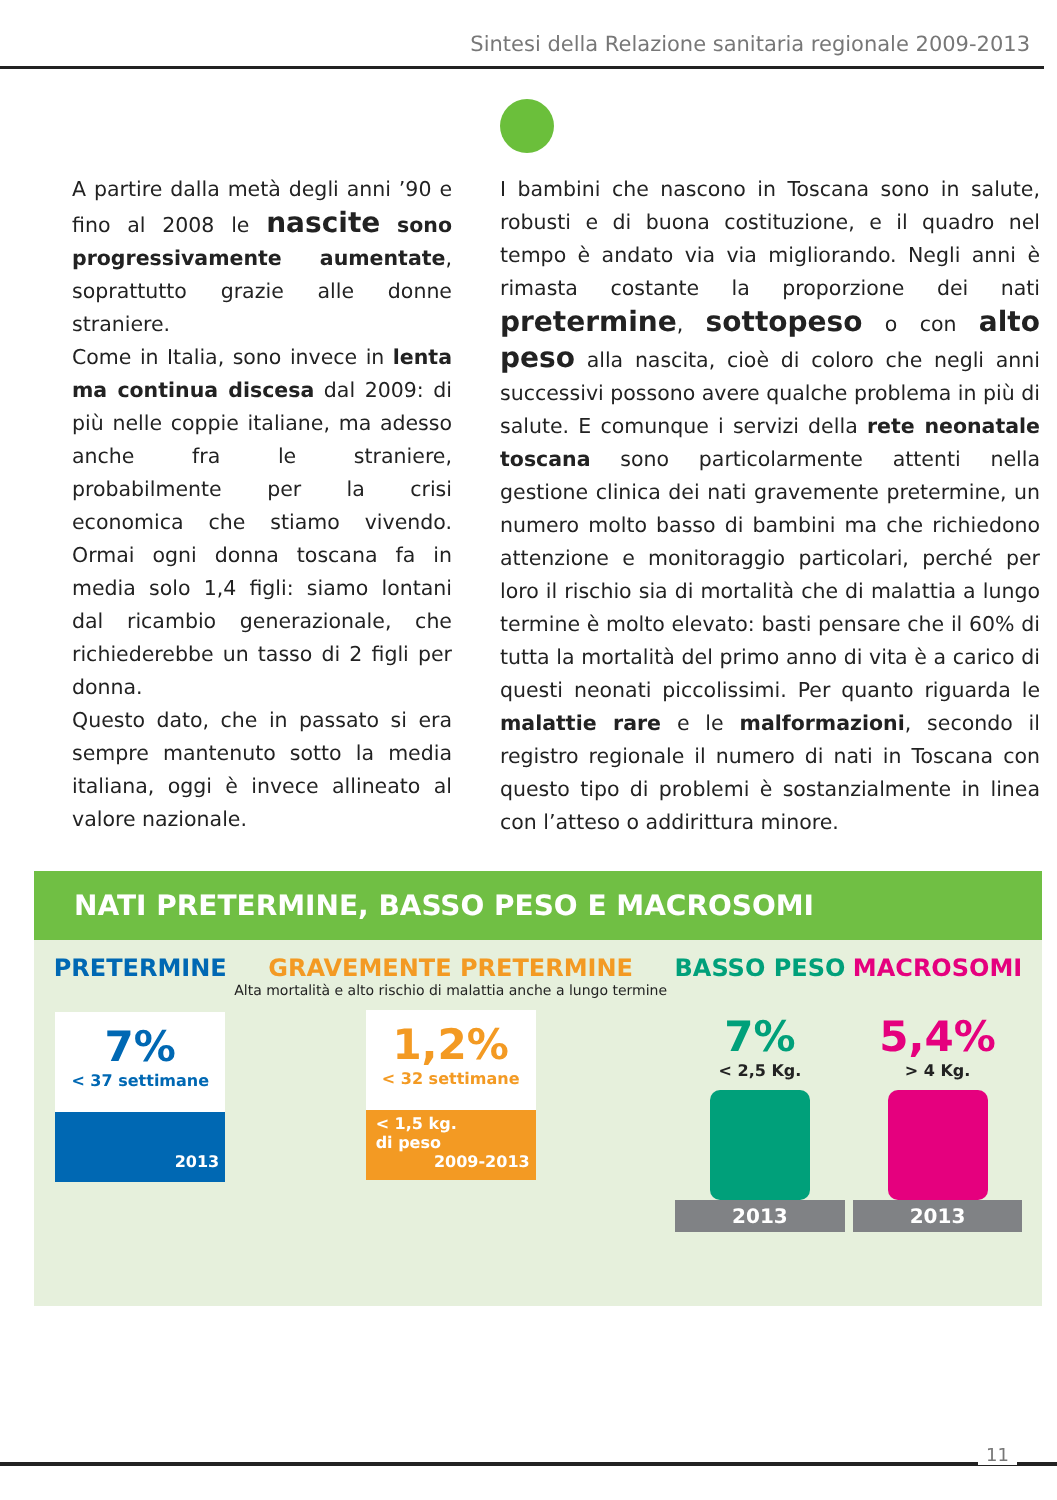Sintesi della Relazione sanitaria regionale 2009-2013
A partire dalla metà degli anni ’90 e fino al 2008 le nascite sono progressivamente aumentate, soprattutto grazie alle donne straniere.
Come in Italia, sono invece in lenta ma continua discesa dal 2009: di più nelle coppie italiane, ma adesso anche fra le straniere, probabilmente per la crisi economica che stiamo vivendo. Ormai ogni donna toscana fa in media solo 1,4 figli: siamo lontani dal ricambio generazionale, che richiederebbe un tasso di 2 figli per donna.
Questo dato, che in passato si era sempre mantenuto sotto la media italiana, oggi è invece allineato al valore nazionale.
I bambini che nascono in Toscana sono in salute, robusti e di buona costituzione, e il quadro nel tempo è andato via via migliorando. Negli anni è rimasta costante la proporzione dei nati pretermine, sottopeso o con alto peso alla nascita, cioè di coloro che negli anni successivi possono avere qualche problema in più di salute. E comunque i servizi della rete neonatale toscana sono particolarmente attenti nella gestione clinica dei nati gravemente pretermine, un numero molto basso di bambini ma che richiedono attenzione e monitoraggio particolari, perché per loro il rischio sia di mortalità che di malattia a lungo termine è molto elevato: basti pensare che il 60% di tutta la mortalità del primo anno di vita è a carico di questi neonati piccolissimi. Per quanto riguarda le malattie rare e le malformazioni, secondo il registro regionale il numero di nati in Toscana con questo tipo di problemi è sostanzialmente in linea con l’atteso o addirittura minore.
NATI PRETERMINE, BASSO PESO E MACROSOMI
PRETERMINE
7%
< 37 settimane
2013
GRAVEMENTE PRETERMINE
Alta mortalità e alto rischio di malattia anche a lungo termine
1,2%
< 32 settimane
< 1,5 kg.
di peso
2009-2013
BASSO PESO
7%
< 2,5 Kg.
2013
MACROSOMI
5,4%
> 4 Kg.
2013
11